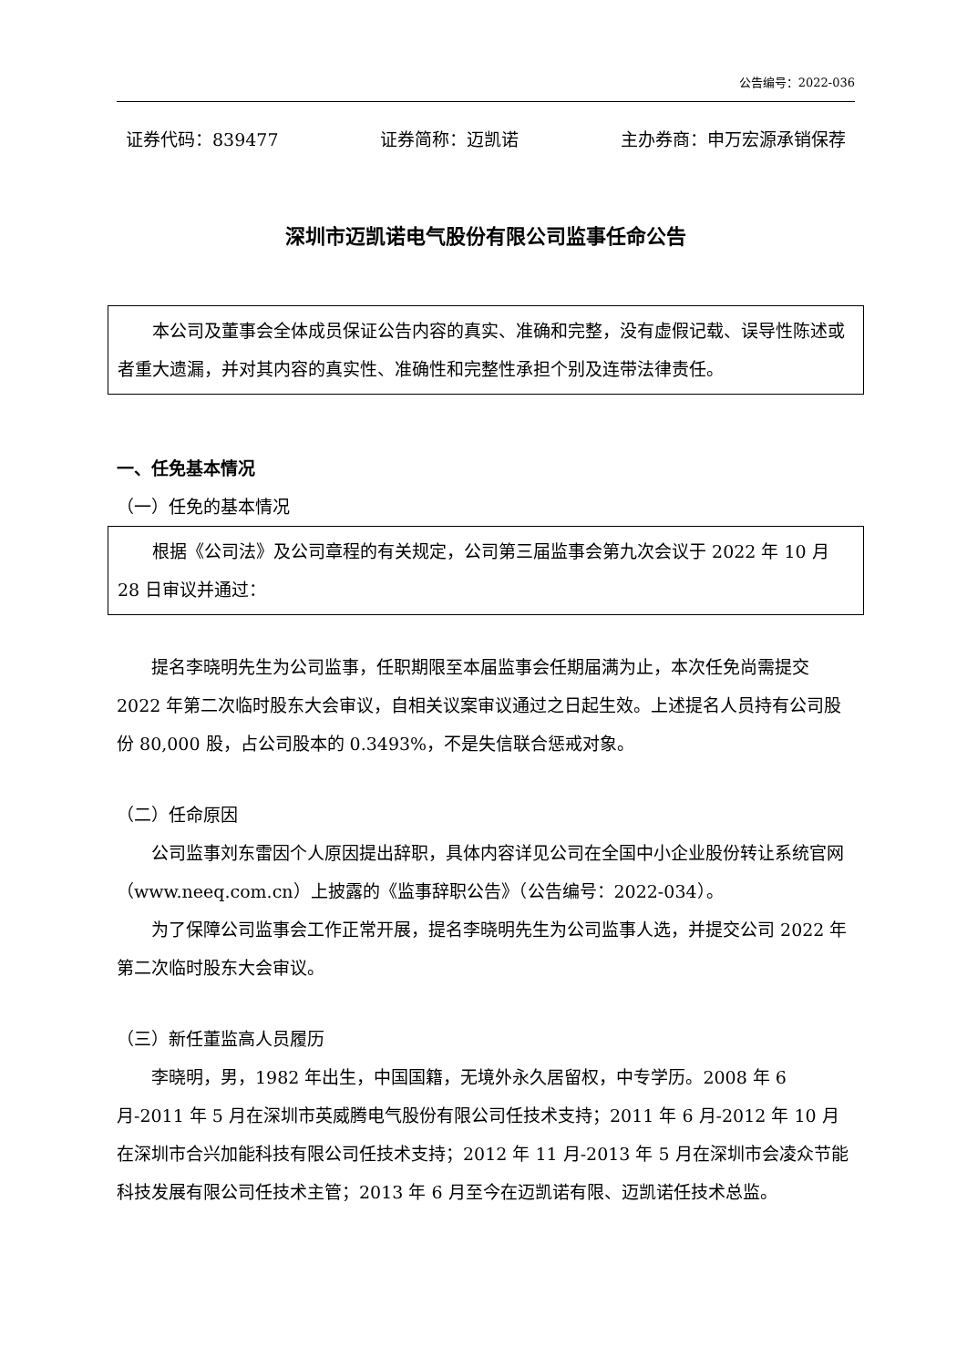公告编号：2022-036
证券代码：839477 证券简称：迈凯诺 主办券商：申万宏源承销保荐
深圳市迈凯诺电气股份有限公司监事任命公告
本公司及董事会全体成员保证公告内容的真实、准确和完整，没有虚假记载、误导性陈述或者重大遗漏，并对其内容的真实性、准确性和完整性承担个别及连带法律责任。
一、任免基本情况
（一）任免的基本情况
根据《公司法》及公司章程的有关规定，公司第三届监事会第九次会议于 2022 年 10 月 28 日审议并通过：
提名李晓明先生为公司监事，任职期限至本届监事会任期届满为止，本次任免尚需提交 2022 年第二次临时股东大会审议，自相关议案审议通过之日起生效。上述提名人员持有公司股份 80,000 股，占公司股本的 0.3493%，不是失信联合惩戒对象。
（二）任命原因
公司监事刘东雷因个人原因提出辞职，具体内容详见公司在全国中小企业股份转让系统官网（www.neeq.com.cn）上披露的《监事辞职公告》（公告编号：2022-034）。
为了保障公司监事会工作正常开展，提名李晓明先生为公司监事人选，并提交公司 2022 年第二次临时股东大会审议。
（三）新任董监高人员履历
李晓明，男，1982 年出生，中国国籍，无境外永久居留权，中专学历。2008 年 6 月-2011 年 5 月在深圳市英威腾电气股份有限公司任技术支持；2011 年 6 月-2012 年 10 月在深圳市合兴加能科技有限公司任技术支持；2012 年 11 月-2013 年 5 月在深圳市会凌众节能科技发展有限公司任技术主管；2013 年 6 月至今在迈凯诺有限、迈凯诺任技术总监。